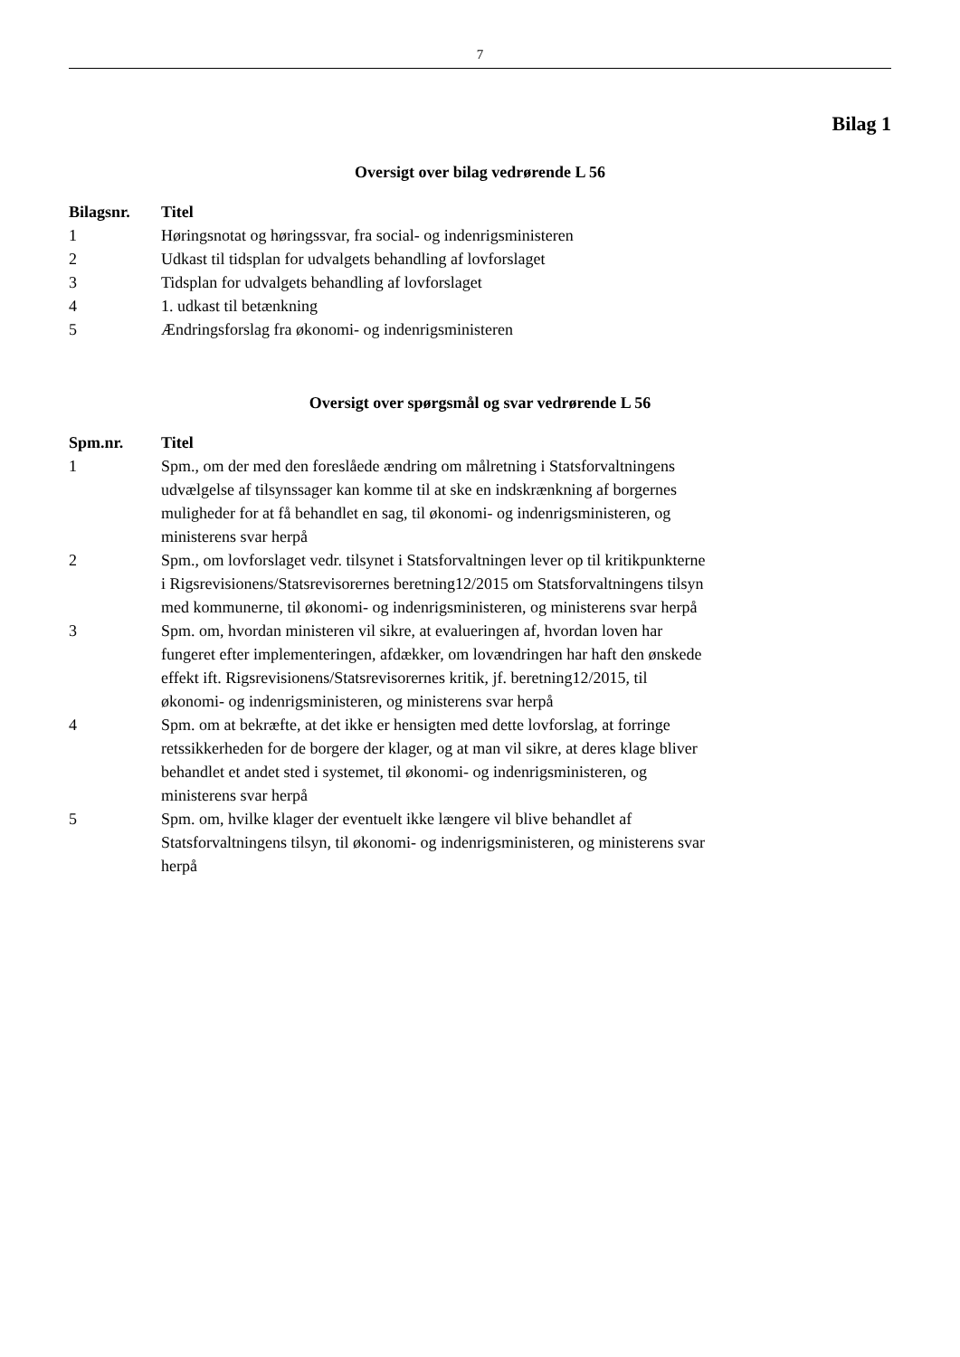7
Bilag 1
Oversigt over bilag vedrørende L 56
| Bilagsnr. | Titel |
| --- | --- |
| 1 | Høringsnotat og høringssvar, fra social- og indenrigsministeren |
| 2 | Udkast til tidsplan for udvalgets behandling af lovforslaget |
| 3 | Tidsplan for udvalgets behandling af lovforslaget |
| 4 | 1. udkast til betænkning |
| 5 | Ændringsforslag fra økonomi- og indenrigsministeren |
Oversigt over spørgsmål og svar vedrørende L 56
| Spm.nr. | Titel |
| --- | --- |
| 1 | Spm., om der med den foreslåede ændring om målretning i Statsforvaltningens udvælgelse af tilsynssager kan komme til at ske en indskrænkning af borgernes muligheder for at få behandlet en sag, til økonomi- og indenrigsministeren, og ministerens svar herpå |
| 2 | Spm., om lovforslaget vedr. tilsynet i Statsforvaltningen lever op til kritikpunkterne i Rigsrevisionens/Statsrevisorernes beretning12/2015 om Statsforvaltningens tilsyn med kommunerne, til økonomi- og indenrigsministeren, og ministerens svar herpå |
| 3 | Spm. om, hvordan ministeren vil sikre, at evalueringen af, hvordan loven har fungeret efter implementeringen, afdækker, om lovændringen har haft den ønskede effekt ift. Rigsrevisionens/Statsrevisorernes kritik, jf. beretning12/2015, til økonomi- og indenrigsministeren, og ministerens svar herpå |
| 4 | Spm. om at bekræfte, at det ikke er hensigten med dette lovforslag, at forringe retssikkerheden for de borgere der klager, og at man vil sikre, at deres klage bliver behandlet et andet sted i systemet, til økonomi- og indenrigsministeren, og ministerens svar herpå |
| 5 | Spm. om, hvilke klager der eventuelt ikke længere vil blive behandlet af Statsforvaltningens tilsyn, til økonomi- og indenrigsministeren, og ministerens svar herpå |